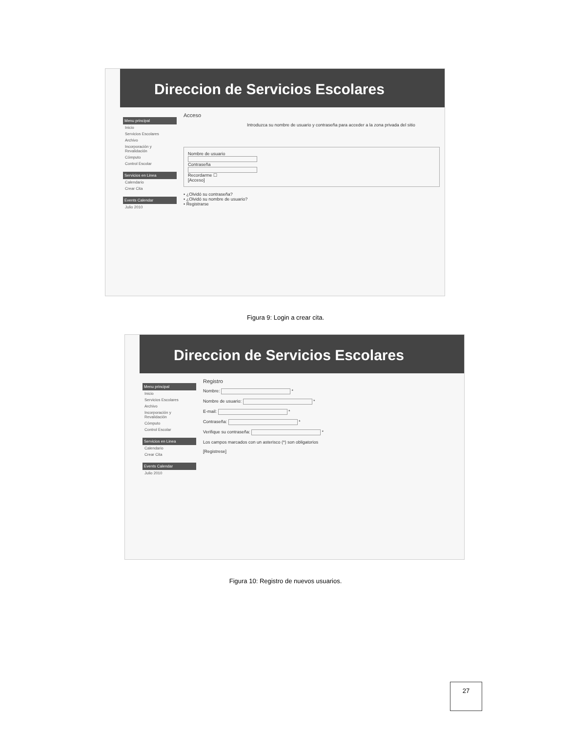Direccion de Servicios Escolares
Menu principal
Inicio
Servicios Escolares
Archivo
Incorporación y Revalidación
Cómputo
Control Escolar
Servicios en Linea
Calendario
Crear Cita
Events Calendar
Julio 2010
Acceso
Introduzca su nombre de usuario y contraseña para acceder a la zona privada del sitio
Nombre de usuario
Contraseña
Recordarme ☐
[Acceso]
• ¿Olvidó su contraseña?
• ¿Olvidó su nombre de usuario?
• Registrarse
Figura 9: Login a crear cita.
Direccion de Servicios Escolares
Menu principal
Inicio
Servicios Escolares
Archivo
Incorporación y Revalidación
Cómputo
Control Escolar
Servicios en Linea
Calendario
Crear Cita
Events Calendar
Julio 2010
Registro
Nombre: *
Nombre de usuario: *
E-mail: *
Contraseña: *
Verifique su contraseña: *
Los campos marcados con un asterisco (*) son obligatorios
[Registrese]
Figura 10: Registro de nuevos usuarios.
27